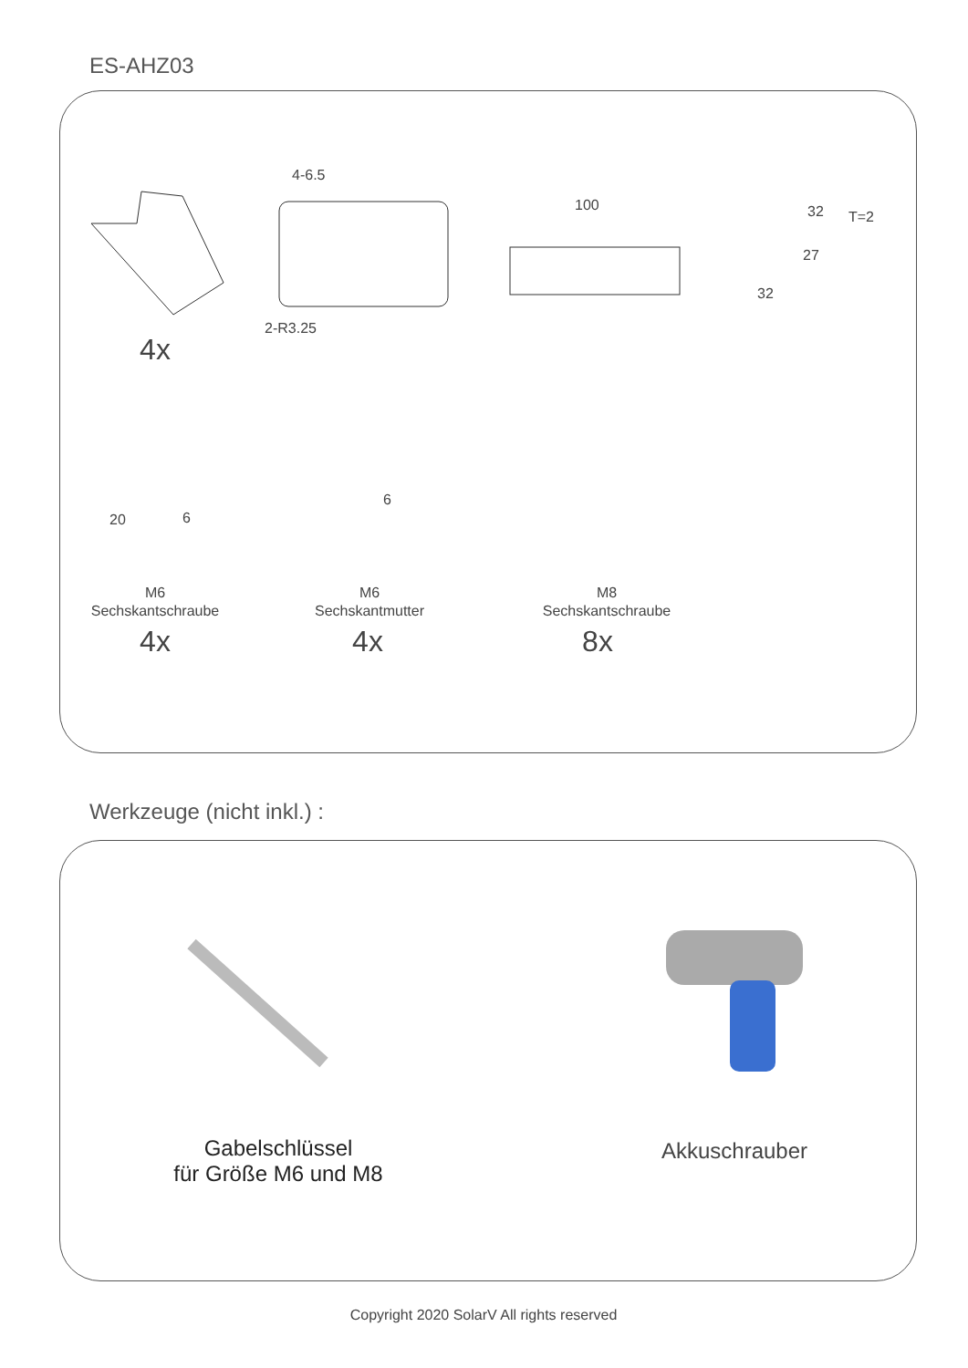ES-AHZ03
4x
4-6.5
2-R3.25
100 32 T=2
27
32
20 6
6
M6
Sechskantschraube
4x
M6
Sechskantmutter
4x
M8
Sechskantschraube
8x
Werkzeuge (nicht inkl.) :
Gabelschlüssel
für Größe M6 und M8
Akkuschrauber
Copyright 2020 SolarV All rights reserved